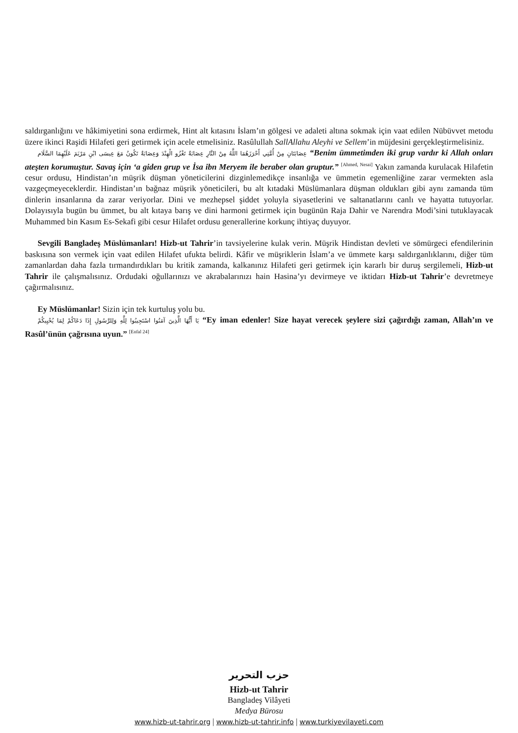saldırganlığını ve hâkimiyetini sona erdirmek, Hint alt kıtasını İslam’ın gölgesi ve adaleti altına sokmak için vaat edilen Nübüvvet metodu üzere ikinci Raşidi Hilafeti geri getirmek için acele etmelisiniz. Rasûlullah SallAllahu Aleyhi ve Sellem’in müjdesini gerçekleştirmelisiniz.
عِصَابَتَانِ مِنْ أُمَّتِي أَحْرَزَهُمَا اللَّهُ مِنْ النَّارِ عِصَابَةٌ تَغْزُو الْهِنْدَ وَعِصَابَةٌ تَكُونُ مَعَ عِيسَى ابْنِ مَرْيَمَ عَلَيْهِمَا السَّلَام “Benim ümmetimden iki grup vardır ki Allah onları ateşten korumuştur. Savaş için ‘a giden grup ve İsa ibn Meryem ile beraber olan gruptur.” <sup>[Ahmed, Nesai]</sup> Yakın zamanda kurulacak Hilafetin cesur ordusu, Hindistan’ın müşrik düşman yöneticilerini dizginlemedikçe insanlığa ve ümmetin egemenliğine zarar vermekten asla vazgeçmeyeceklerdir. Hindistan’ın bağnaz müşrik yöneticileri, bu alt kıtadaki Müslümanlara düşman oldukları gibi aynı zamanda tüm dinlerin insanlarına da zarar veriyorlar. Dini ve mezhepsel şiddet yoluyla siyasetlerini ve saltanatlarını canlı ve hayatta tutuyorlar. Dolayısıyla bugün bu ümmet, bu alt kıtaya barış ve dini harmoni getirmek için bugünün Raja Dahir ve Narendra Modi’sini tutuklayacak Muhammed bin Kasım Es-Sekafi gibi cesur Hilafet ordusu generallerine korkunç ihtiyaç duyuyor.
Sevgili Bangladeş Müslümanları! Hizb-ut Tahrir’in tavsiyelerine kulak verin. Müşrik Hindistan devleti ve sömürgeci efendilerinin baskısına son vermek için vaat edilen Hilafet ufukta belirdi. Kâfir ve müşriklerin İslam’a ve ümmete karşı saldırganlıklarını, diğer tüm zamanlardan daha fazla tırmandırdıkları bu kritik zamanda, kalkanınız Hilafeti geri getirmek için kararlı bir duruş sergilemeli, Hizb-ut Tahrir ile çalışmalısınız. Ordudaki oğullarınızı ve akrabalarınızı hain Hasina’yı devirmeye ve iktidarı Hizb-ut Tahrir’e devretmeye çağırmalısınız.
Ey Müslümanlar! Sizin için tek kurtuluş yolu bu.
يَا أَيُّهَا الَّذِينَ آمَنُوا اسْتَجِيبُوا لِلَّهِ وَلِلرَّسُولِ إِذَا دَعَاكُمْ لِمَا يُحْيِيكُمْ “Ey iman edenler! Size hayat verecek şeylere sizi çağırdığı zaman, Allah’ın ve Rasûl’ünün çağrısına uyun.” <sup>[Enfal 24]</sup>
حزب التحرير
Hizb-ut Tahrir
Bangladeş Vilâyeti
Medya Bürosu
www.hizb-ut-tahrir.org | www.hizb-ut-tahrir.info | www.turkiyevilayeti.com